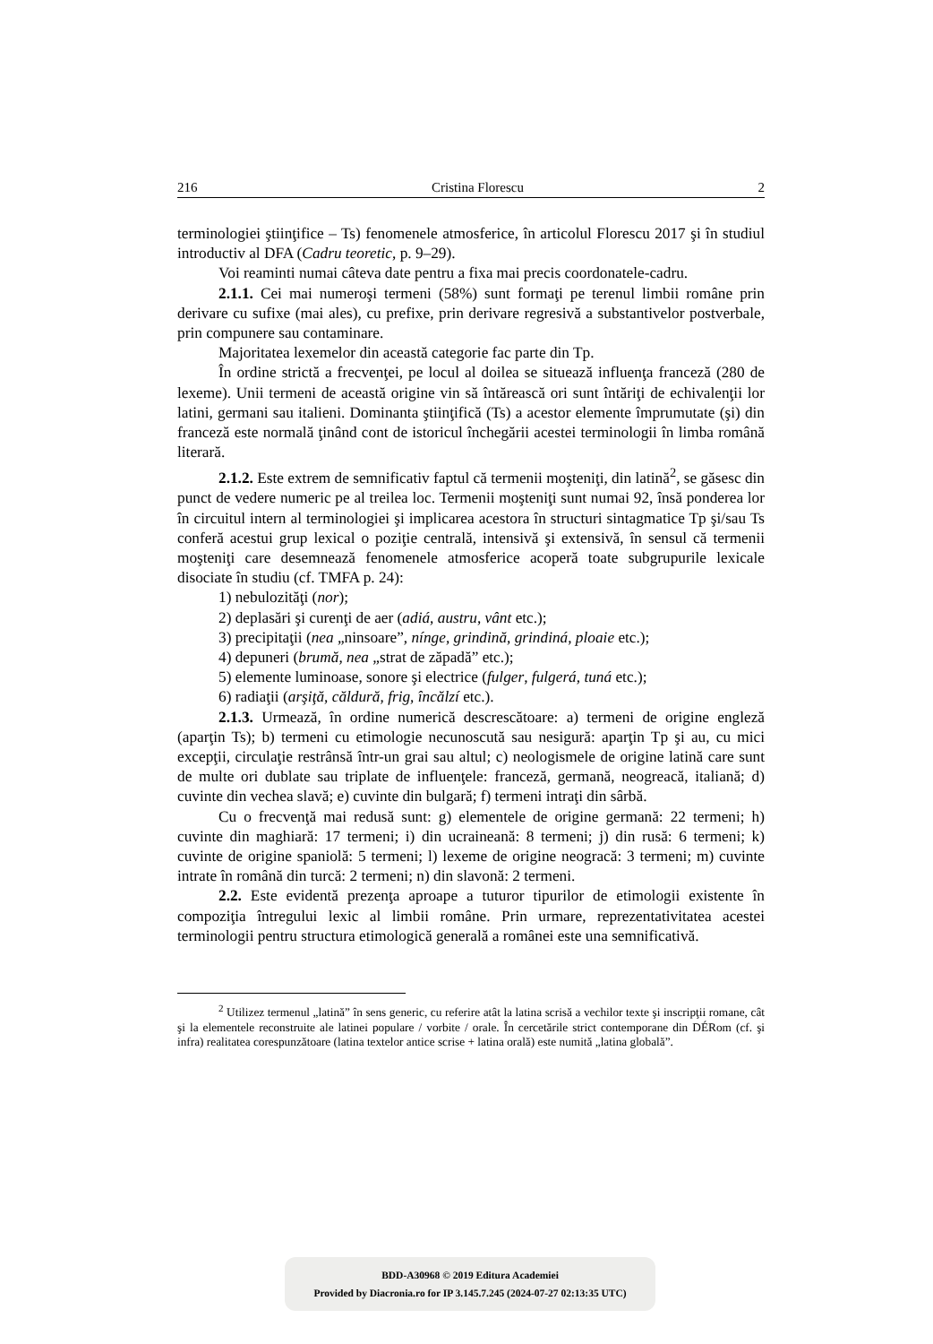216 Cristina Florescu 2
terminologiei ştiinţifice – Ts) fenomenele atmosferice, în articolul Florescu 2017 şi în studiul introductiv al DFA (Cadru teoretic, p. 9–29).
Voi reaminti numai câteva date pentru a fixa mai precis coordonatele-cadru.
2.1.1. Cei mai numeroşi termeni (58%) sunt formaţi pe terenul limbii române prin derivare cu sufixe (mai ales), cu prefixe, prin derivare regresivă a substantivelor postverbale, prin compunere sau contaminare.
Majoritatea lexemelor din această categorie fac parte din Tp.
În ordine strictă a frecvenţei, pe locul al doilea se situează influenţa franceză (280 de lexeme). Unii termeni de această origine vin să întărească ori sunt întăriţi de echivalenţii lor latini, germani sau italieni. Dominanta ştiinţifică (Ts) a acestor elemente împrumutate (şi) din franceză este normală ţinând cont de istoricul închegării acestei terminologii în limba română literară.
2.1.2. Este extrem de semnificativ faptul că termenii moşteniţi, din latină<sup>2</sup>, se găsesc din punct de vedere numeric pe al treilea loc. Termenii moşteniţi sunt numai 92, însă ponderea lor în circuitul intern al terminologiei şi implicarea acestora în structuri sintagmatice Tp şi/sau Ts conferă acestui grup lexical o poziţie centrală, intensivă şi extensivă, în sensul că termenii moşteniţi care desemnează fenomenele atmosferice acoperă toate subgrupurile lexicale disociate în studiu (cf. TMFA p. 24):
1) nebulozităţi (nor);
2) deplasări şi curenţi de aer (adiá, austru, vânt etc.);
3) precipitaţii (nea „ninsoare”, nínge, grindină, grindiná, ploaie etc.);
4) depuneri (brumă, nea „strat de zăpadă” etc.);
5) elemente luminoase, sonore şi electrice (fulger, fulgerá, tuná etc.);
6) radiaţii (arşiţă, căldură, frig, încălzí etc.).
2.1.3. Urmează, în ordine numerică descrescătoare: a) termeni de origine engleză (aparţin Ts); b) termeni cu etimologie necunoscută sau nesigură: aparţin Tp şi au, cu mici excepţii, circulaţie restrânsă într-un grai sau altul; c) neologismele de origine latină care sunt de multe ori dublate sau triplate de influenţele: franceză, germană, neogreacă, italiană; d) cuvinte din vechea slavă; e) cuvinte din bulgară; f) termeni intraţi din sârbă.
Cu o frecvenţă mai redusă sunt: g) elementele de origine germană: 22 termeni; h) cuvinte din maghiară: 17 termeni; i) din ucraineană: 8 termeni; j) din rusă: 6 termeni; k) cuvinte de origine spaniolă: 5 termeni; l) lexeme de origine neogracă: 3 termeni; m) cuvinte intrate în română din turcă: 2 termeni; n) din slavonă: 2 termeni.
2.2. Este evidentă prezenţa aproape a tuturor tipurilor de etimologii existente în compoziţia întregului lexic al limbii române. Prin urmare, reprezentativitatea acestei terminologii pentru structura etimologică generală a românei este una semnificativă.
<sup>2</sup> Utilizez termenul „latină” în sens generic, cu referire atât la latina scrisă a vechilor texte şi inscripţii romane, cât şi la elementele reconstruite ale latinei populare / vorbite / orale. În cercetările strict contemporane din DÉRom (cf. şi infra) realitatea corespunzătoare (latina textelor antice scrise + latina orală) este numită „latina globală”.
BDD-A30968 © 2019 Editura Academiei
Provided by Diacronia.ro for IP 3.145.7.245 (2024-07-27 02:13:35 UTC)